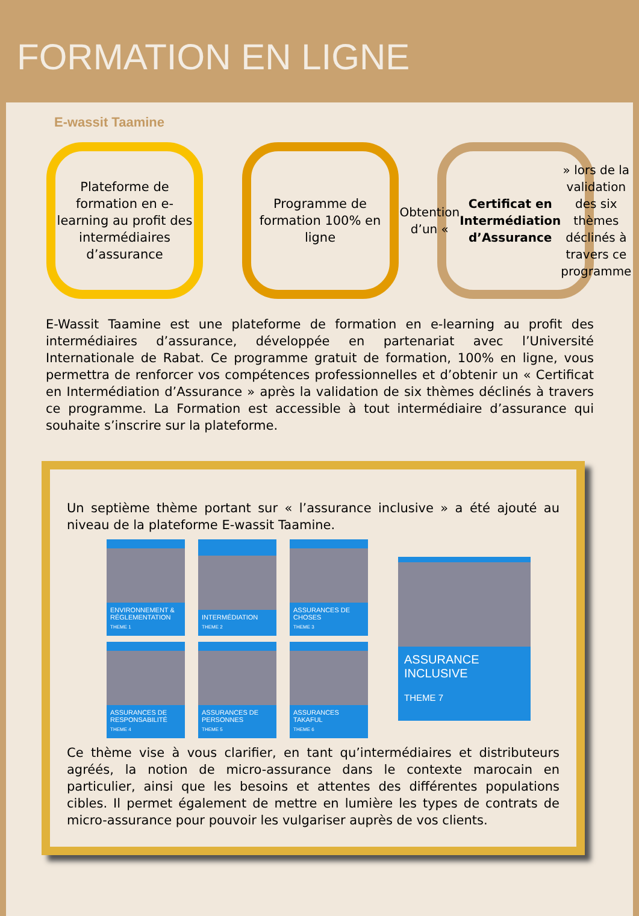FORMATION EN LIGNE
E-wassit Taamine
Plateforme de formation en e-learning au profit des intermédiaires d’assurance
Programme de formation 100% en ligne
Obtention d’un « Certificat en Intermédiation d’Assurance » lors de la validation des six thèmes déclinés à travers ce programme
E-Wassit Taamine est une plateforme de formation en e-learning au profit des intermédiaires d’assurance, développée en partenariat avec l’Université Internationale de Rabat. Ce programme gratuit de formation, 100% en ligne, vous permettra de renforcer vos compétences professionnelles et d’obtenir un « Certificat en Intermédiation d’Assurance » après la validation de six thèmes déclinés à travers ce programme. La Formation est accessible à tout intermédiaire d’assurance qui souhaite s’inscrire sur la plateforme.
Un septième thème portant sur « l’assurance inclusive » a été ajouté au niveau de la plateforme E-wassit Taamine.
ENVIRONNEMENT & RÉGLEMENTATION
THEME 1
INTERMÉDIATION
THEME 2
ASSURANCES DE CHOSES
THEME 3
ASSURANCES DE RESPONSABILITÉ
THEME 4
ASSURANCES DE PERSONNES
THEME 5
ASSURANCES TAKAFUL
THEME 6
ASSURANCE INCLUSIVE
THEME 7
Ce thème vise à vous clarifier, en tant qu’intermédiaires et distributeurs agréés, la notion de micro-assurance dans le contexte marocain en particulier, ainsi que les besoins et attentes des différentes populations cibles. Il permet également de mettre en lumière les types de contrats de micro-assurance pour pouvoir les vulgariser auprès de vos clients.